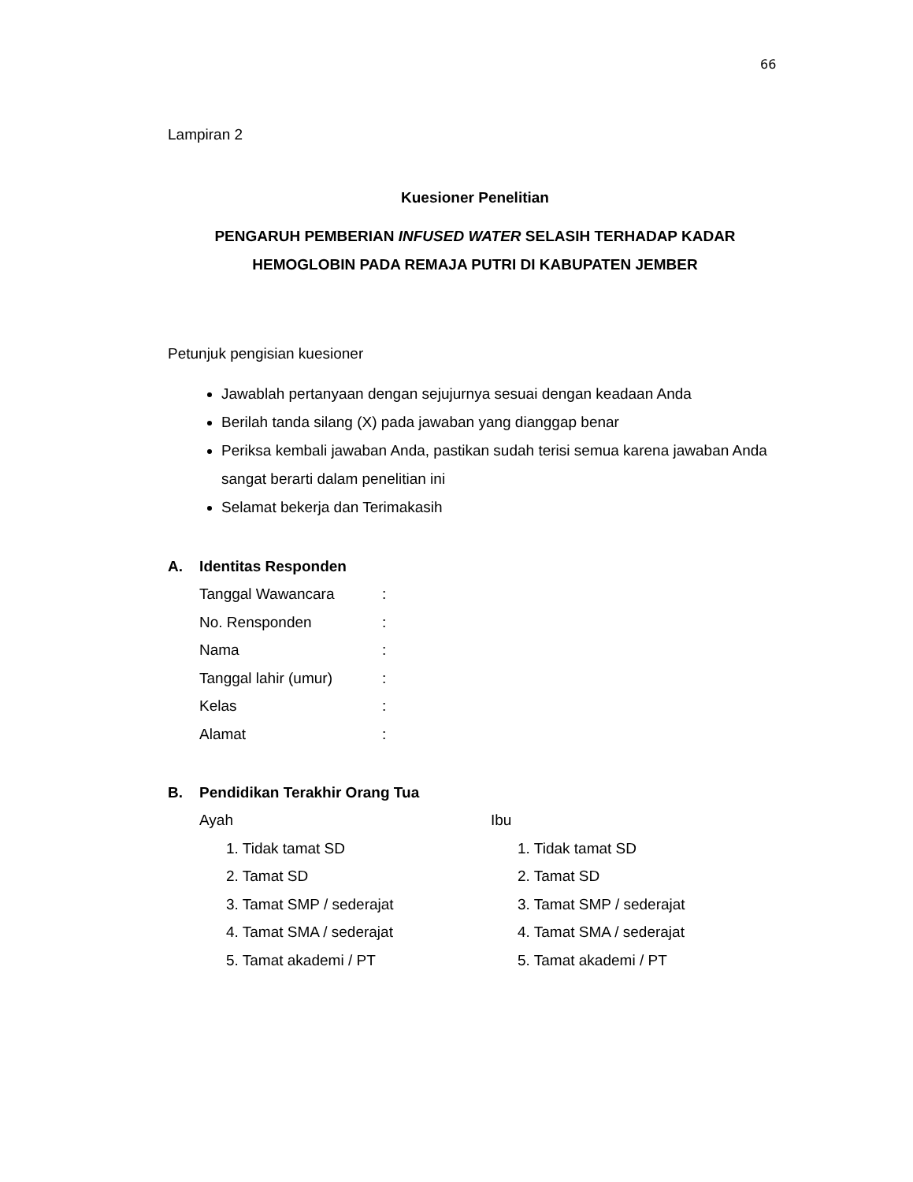66
Lampiran 2
Kuesioner Penelitian
PENGARUH PEMBERIAN INFUSED WATER SELASIH TERHADAP KADAR HEMOGLOBIN PADA REMAJA PUTRI DI KABUPATEN JEMBER
Petunjuk pengisian kuesioner
Jawablah pertanyaan dengan sejujurnya sesuai dengan keadaan Anda
Berilah tanda silang (X) pada jawaban yang dianggap benar
Periksa kembali jawaban Anda, pastikan sudah terisi semua karena jawaban Anda sangat berarti dalam penelitian ini
Selamat bekerja dan Terimakasih
A. Identitas Responden
Tanggal Wawancara :
No. Rensponden :
Nama :
Tanggal lahir (umur) :
Kelas :
Alamat :
B. Pendidikan Terakhir Orang Tua
Ayah
1. Tidak tamat SD
2. Tamat SD
3. Tamat SMP / sederajat
4. Tamat SMA / sederajat
5. Tamat akademi / PT
Ibu
1. Tidak tamat SD
2. Tamat SD
3. Tamat SMP / sederajat
4. Tamat SMA / sederajat
5. Tamat akademi / PT